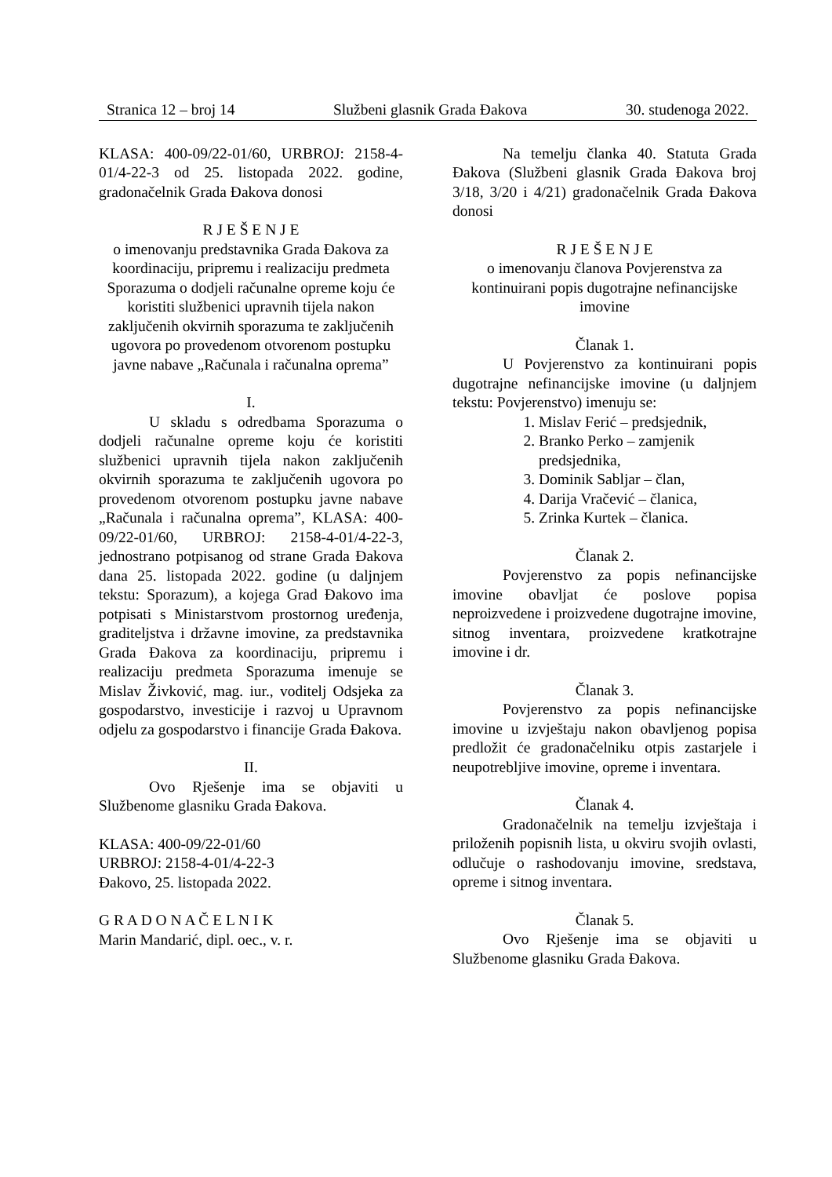Stranica 12 – broj 14 Službeni glasnik Grada Đakova 30. studenoga 2022.
KLASA: 400-09/22-01/60, URBROJ: 2158-4-01/4-22-3 od 25. listopada 2022. godine, gradonačelnik Grada Đakova donosi
R J E Š E N J E
o imenovanju predstavnika Grada Đakova za koordinaciju, pripremu i realizaciju predmeta Sporazuma o dodjeli računalne opreme koju će koristiti službenici upravnih tijela nakon zaključenih okvirnih sporazuma te zaključenih ugovora po provedenom otvorenom postupku javne nabave „Računala i računalna oprema”
I.
U skladu s odredbama Sporazuma o dodjeli računalne opreme koju će koristiti službenici upravnih tijela nakon zaključenih okvirnih sporazuma te zaključenih ugovora po provedenom otvorenom postupku javne nabave „Računala i računalna oprema”, KLASA: 400-09/22-01/60, URBROJ: 2158-4-01/4-22-3, jednostrano potpisanog od strane Grada Đakova dana 25. listopada 2022. godine (u daljnjem tekstu: Sporazum), a kojega Grad Đakovo ima potpisati s Ministarstvom prostornog uređenja, graditeljstva i državne imovine, za predstavnika Grada Đakova za koordinaciju, pripremu i realizaciju predmeta Sporazuma imenuje se Mislav Živković, mag. iur., voditelj Odsjeka za gospodarstvo, investicije i razvoj u Upravnom odjelu za gospodarstvo i financije Grada Đakova.
II.
Ovo Rješenje ima se objaviti u Službenome glasniku Grada Đakova.
KLASA: 400-09/22-01/60
URBROJ: 2158-4-01/4-22-3
Đakovo, 25. listopada 2022.
G R A D O N A Č E L N I K
Marin Mandarić, dipl. oec., v. r.
Na temelju članka 40. Statuta Grada Đakova (Službeni glasnik Grada Đakova broj 3/18, 3/20 i 4/21) gradonačelnik Grada Đakova donosi
R J E Š E N J E
o imenovanju članova Povjerenstva za kontinuirani popis dugotrajne nefinancijske imovine
Članak 1.
U Povjerenstvo za kontinuirani popis dugotrajne nefinancijske imovine (u daljnjem tekstu: Povjerenstvo) imenuju se:
1. Mislav Ferić – predsjednik,
2. Branko Perko – zamjenik predsjednika,
3. Dominik Sabljar – član,
4. Darija Vračević – članica,
5. Zrinka Kurtek – članica.
Članak 2.
Povjerenstvo za popis nefinancijske imovine obavljat će poslove popisa neproizvedene i proizvedene dugotrajne imovine, sitnog inventara, proizvedene kratkotrajne imovine i dr.
Članak 3.
Povjerenstvo za popis nefinancijske imovine u izvještaju nakon obavljenog popisa predložit će gradonačelniku otpis zastarjele i neupotrebljive imovine, opreme i inventara.
Članak 4.
Gradonačelnik na temelju izvještaja i priloženih popisnih lista, u okviru svojih ovlasti, odlučuje o rashodovanju imovine, sredstava, opreme i sitnog inventara.
Članak 5.
Ovo Rješenje ima se objaviti u Službenome glasniku Grada Đakova.